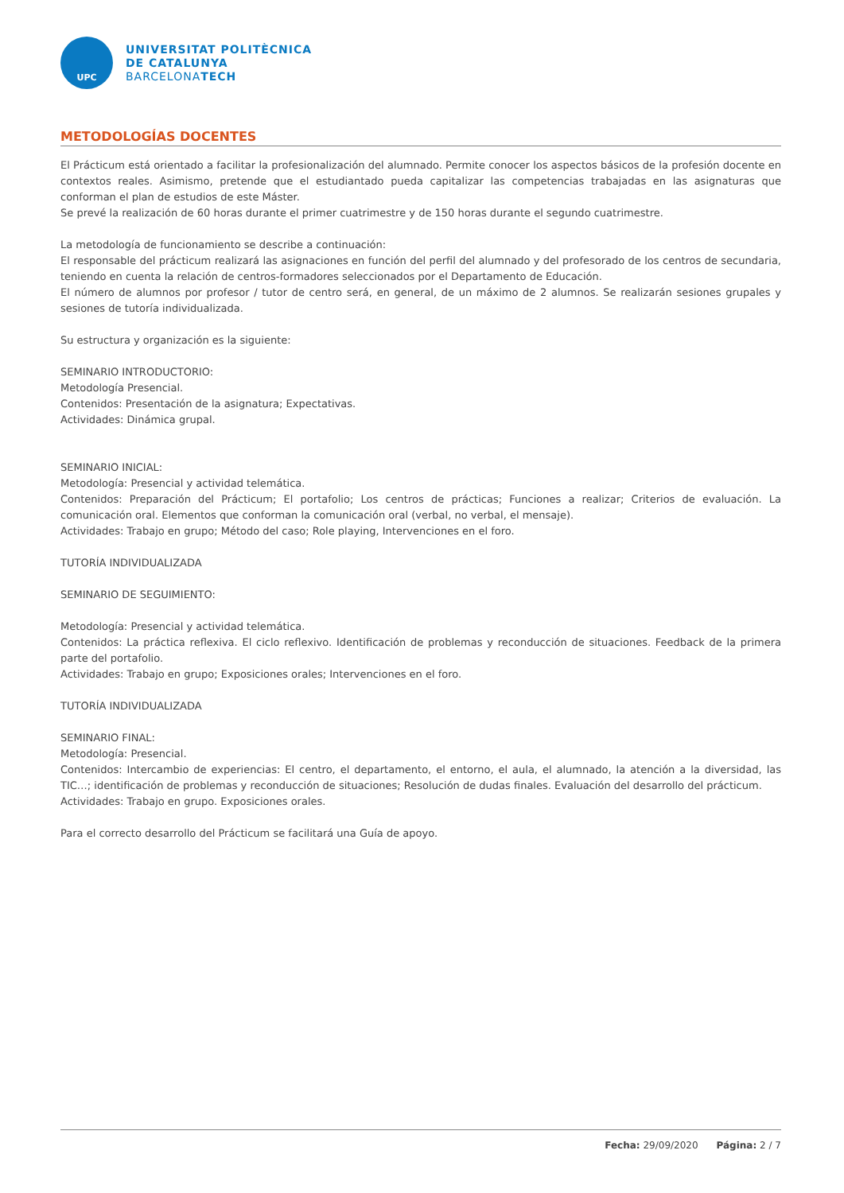UPC
UNIVERSITAT POLITÈCNICA
DE CATALUNYA
BARCELONATECH
METODOLOGÍAS DOCENTES
El Prácticum está orientado a facilitar la profesionalización del alumnado. Permite conocer los aspectos básicos de la profesión docente en contextos reales. Asimismo, pretende que el estudiantado pueda capitalizar las competencias trabajadas en las asignaturas que conforman el plan de estudios de este Máster.
Se prevé la realización de 60 horas durante el primer cuatrimestre y de 150 horas durante el segundo cuatrimestre.
La metodología de funcionamiento se describe a continuación:
El responsable del prácticum realizará las asignaciones en función del perfil del alumnado y del profesorado de los centros de secundaria, teniendo en cuenta la relación de centros-formadores seleccionados por el Departamento de Educación.
El número de alumnos por profesor / tutor de centro será, en general, de un máximo de 2 alumnos. Se realizarán sesiones grupales y sesiones de tutoría individualizada.
Su estructura y organización es la siguiente:
SEMINARIO INTRODUCTORIO:
Metodología Presencial.
Contenidos: Presentación de la asignatura; Expectativas.
Actividades: Dinámica grupal.
SEMINARIO INICIAL:
Metodología: Presencial y actividad telemática.
Contenidos: Preparación del Prácticum; El portafolio; Los centros de prácticas; Funciones a realizar; Criterios de evaluación. La comunicación oral. Elementos que conforman la comunicación oral (verbal, no verbal, el mensaje).
Actividades: Trabajo en grupo; Método del caso; Role playing, Intervenciones en el foro.
TUTORÍA INDIVIDUALIZADA
SEMINARIO DE SEGUIMIENTO:
Metodología: Presencial y actividad telemática.
Contenidos: La práctica reflexiva. El ciclo reflexivo. Identificación de problemas y reconducción de situaciones. Feedback de la primera parte del portafolio.
Actividades: Trabajo en grupo; Exposiciones orales; Intervenciones en el foro.
TUTORÍA INDIVIDUALIZADA
SEMINARIO FINAL:
Metodología: Presencial.
Contenidos: Intercambio de experiencias: El centro, el departamento, el entorno, el aula, el alumnado, la atención a la diversidad, las TIC…; identificación de problemas y reconducción de situaciones; Resolución de dudas finales. Evaluación del desarrollo del prácticum.
Actividades: Trabajo en grupo. Exposiciones orales.
Para el correcto desarrollo del Prácticum se facilitará una Guía de apoyo.
Fecha: 29/09/2020 Página: 2 / 7